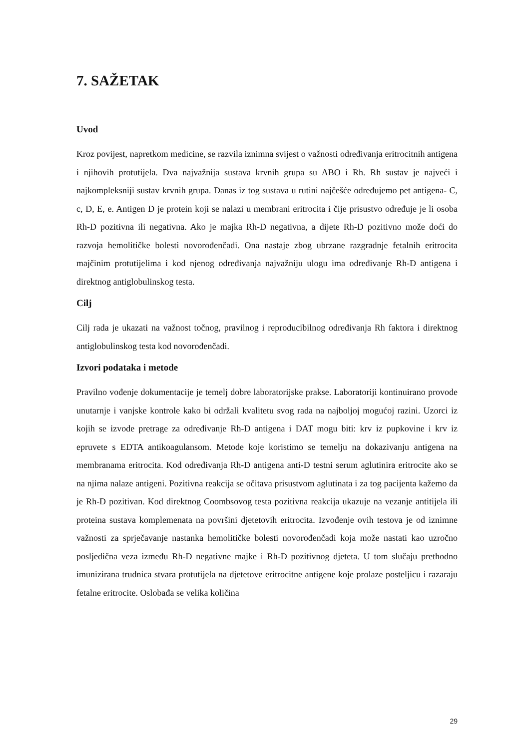7. SAŽETAK
Uvod
Kroz povijest, napretkom medicine, se razvila iznimna svijest o važnosti određivanja eritrocitnih antigena i njihovih protutijela. Dva najvažnija sustava krvnih grupa su ABO i Rh. Rh sustav je najveći i najkompleksniji sustav krvnih grupa. Danas iz tog sustava u rutini najčešće određujemo pet antigena- C, c, D, E, e. Antigen D je protein koji se nalazi u membrani eritrocita i čije prisustvo određuje je li osoba Rh-D pozitivna ili negativna. Ako je majka Rh-D negativna, a dijete Rh-D pozitivno može doći do razvoja hemolitičke bolesti novorođenčadi. Ona nastaje zbog ubrzane razgradnje fetalnih eritrocita majčinim protutijelima i kod njenog određivanja najvažniju ulogu ima određivanje Rh-D antigena i direktnog antiglobulinskog testa.
Cilj
Cilj rada je ukazati na važnost točnog, pravilnog i reproducibilnog određivanja Rh faktora i direktnog antiglobulinskog testa kod novorođenčadi.
Izvori podataka i metode
Pravilno vođenje dokumentacije je temelj dobre laboratorijske prakse. Laboratoriji kontinuirano provode unutarnje i vanjske kontrole kako bi održali kvalitetu svog rada na najboljoj mogućoj razini. Uzorci iz kojih se izvode pretrage za određivanje Rh-D antigena i DAT mogu biti: krv iz pupkovine i krv iz epruvete s EDTA antikoagulansom. Metode koje koristimo se temelju na dokazivanju antigena na membranama eritrocita. Kod određivanja Rh-D antigena anti-D testni serum aglutinira eritrocite ako se na njima nalaze antigeni. Pozitivna reakcija se očitava prisustvom aglutinata i za tog pacijenta kažemo da je Rh-D pozitivan. Kod direktnog Coombsovog testa pozitivna reakcija ukazuje na vezanje antitijela ili proteina sustava komplemenata na površini djetetovih eritrocita. Izvođenje ovih testova je od iznimne važnosti za sprječavanje nastanka hemolitičke bolesti novorođenčadi koja može nastati kao uzročno posljedična veza između Rh-D negativne majke i Rh-D pozitivnog djeteta. U tom slučaju prethodno imunizirana trudnica stvara protutijela na djetetove eritrocitne antigene koje prolaze posteljicu i razaraju fetalne eritrocite. Oslobađa se velika količina
29